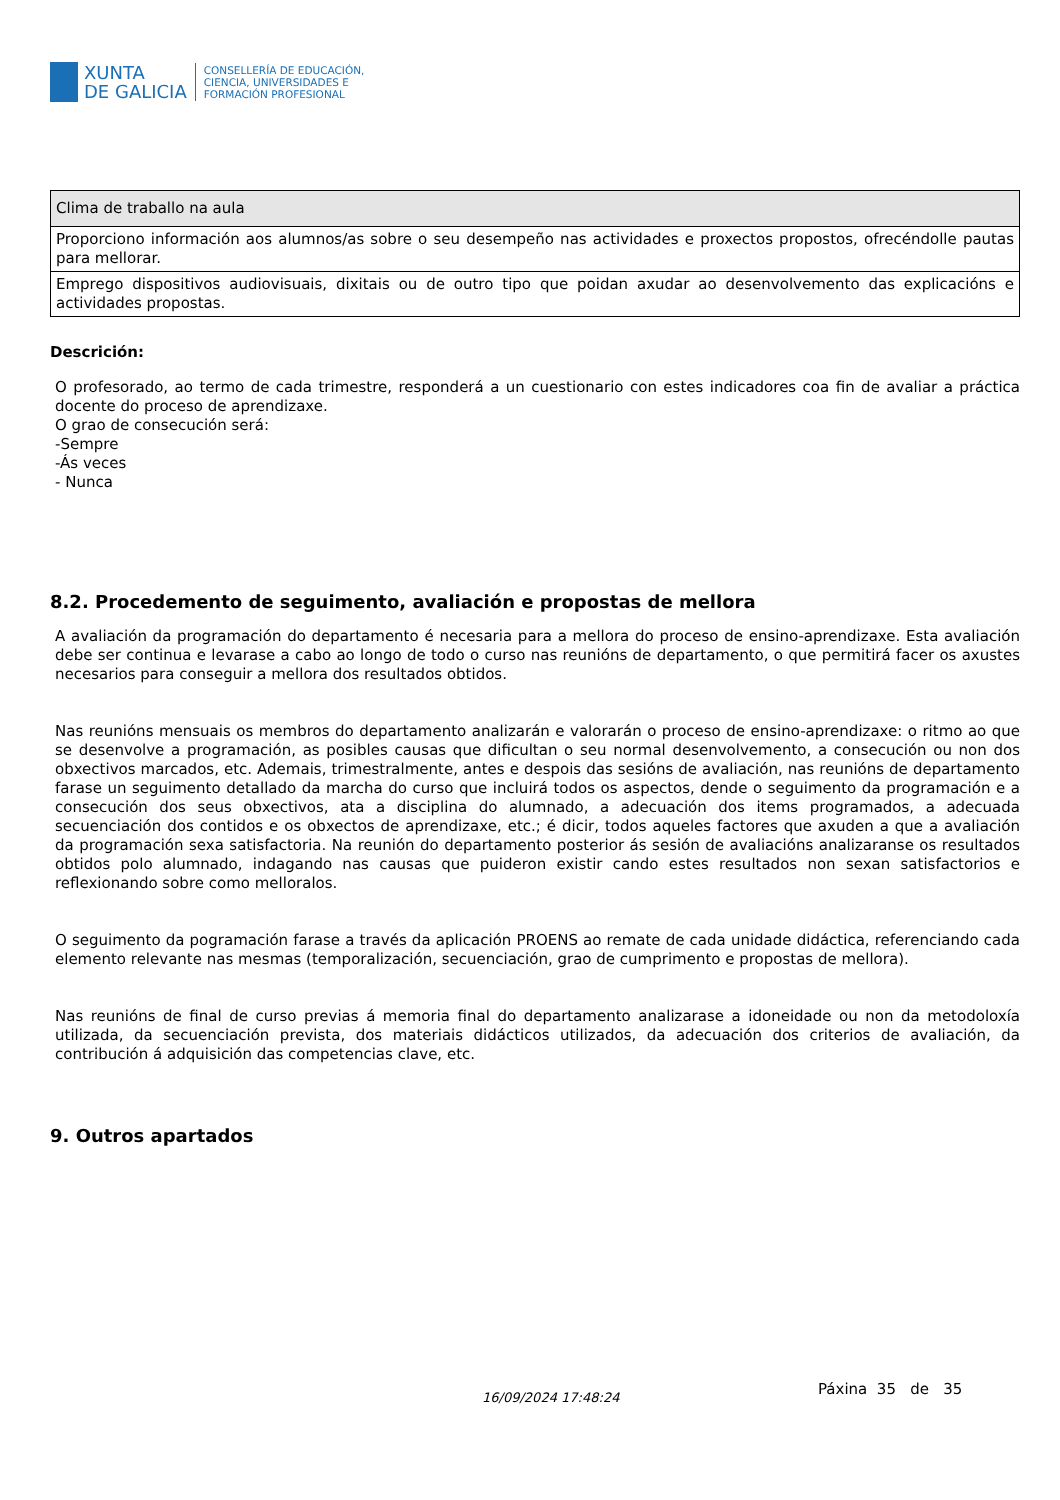XUNTA
DE GALICIA
CONSELLERÍA DE EDUCACIÓN,
CIENCIA, UNIVERSIDADES E
FORMACIÓN PROFESIONAL
| Clima de traballo na aula |
| Proporciono información aos alumnos/as sobre o seu desempeño nas actividades e proxectos propostos, ofrecéndolle pautas para mellorar. |
| Emprego dispositivos audiovisuais, dixitais ou de outro tipo que poidan axudar ao desenvolvemento das explicacións e actividades propostas. |
Descrición:
O profesorado, ao termo de cada trimestre, responderá a un cuestionario con estes indicadores coa fin de avaliar a práctica docente do proceso de aprendizaxe.
O grao de consecución será:
-Sempre
-Ás veces
- Nunca
8.2. Procedemento de seguimento, avaliación e propostas de mellora
A avaliación da programación do departamento é necesaria para a mellora do proceso de ensino-aprendizaxe. Esta avaliación debe ser continua e levarase a cabo ao longo de todo o curso nas reunións de departamento, o que permitirá facer os axustes necesarios para conseguir a mellora dos resultados obtidos.
Nas reunións mensuais os membros do departamento analizarán e valorarán o proceso de ensino-aprendizaxe: o ritmo ao que se desenvolve a programación, as posibles causas que dificultan o seu normal desenvolvemento, a consecución ou non dos obxectivos marcados, etc. Ademais, trimestralmente, antes e despois das sesións de avaliación, nas reunións de departamento farase un seguimento detallado da marcha do curso que incluirá todos os aspectos, dende o seguimento da programación e a consecución dos seus obxectivos, ata a disciplina do alumnado, a adecuación dos items programados, a adecuada secuenciación dos contidos e os obxectos de aprendizaxe, etc.; é dicir, todos aqueles factores que axuden a que a avaliación da programación sexa satisfactoria. Na reunión do departamento posterior ás sesión de avaliacións analizaranse os resultados obtidos polo alumnado, indagando nas causas que puideron existir cando estes resultados non sexan satisfactorios e reflexionando sobre como melloralos.
O seguimento da pogramación farase a través da aplicación PROENS ao remate de cada unidade didáctica, referenciando cada elemento relevante nas mesmas (temporalización, secuenciación, grao de cumprimento e propostas de mellora).
Nas reunións de final de curso previas á memoria final do departamento analizarase a idoneidade ou non da metodoloxía utilizada, da secuenciación prevista, dos materiais didácticos utilizados, da adecuación dos criterios de avaliación, da contribución á adquisición das competencias clave, etc.
9. Outros apartados
16/09/2024 17:48:24 Páxina 35 de 35